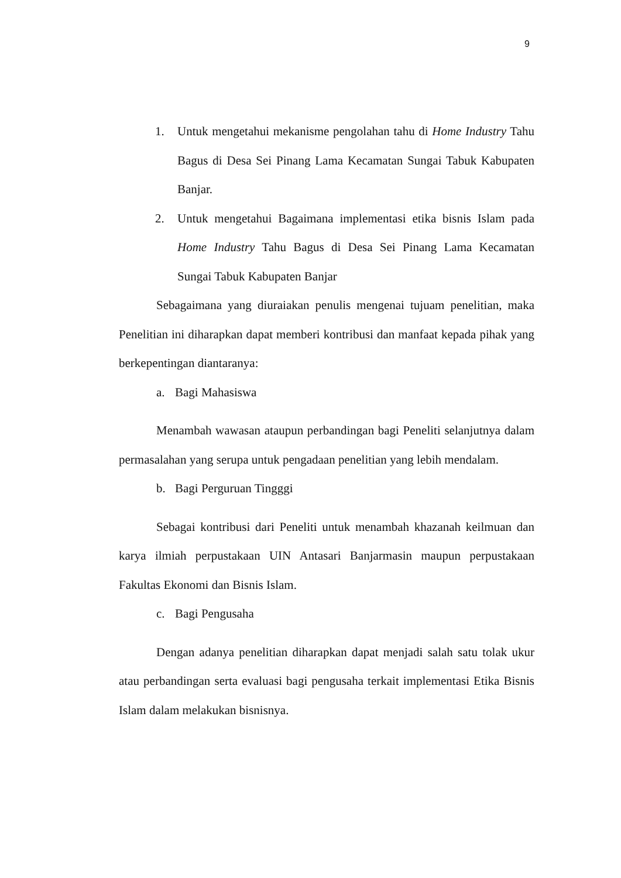9
1. Untuk mengetahui mekanisme pengolahan tahu di Home Industry Tahu Bagus di Desa Sei Pinang Lama Kecamatan Sungai Tabuk Kabupaten Banjar.
2. Untuk mengetahui Bagaimana implementasi etika bisnis Islam pada Home Industry Tahu Bagus di Desa Sei Pinang Lama Kecamatan Sungai Tabuk Kabupaten Banjar
Sebagaimana yang diuraiakan penulis mengenai tujuam penelitian, maka Penelitian ini diharapkan dapat memberi kontribusi dan manfaat kepada pihak yang berkepentingan diantaranya:
a. Bagi Mahasiswa
Menambah wawasan ataupun perbandingan bagi Peneliti selanjutnya dalam permasalahan yang serupa untuk pengadaan penelitian yang lebih mendalam.
b. Bagi Perguruan Tingggi
Sebagai kontribusi dari Peneliti untuk menambah khazanah keilmuan dan karya ilmiah perpustakaan UIN Antasari Banjarmasin maupun perpustakaan Fakultas Ekonomi dan Bisnis Islam.
c. Bagi Pengusaha
Dengan adanya penelitian diharapkan dapat menjadi salah satu tolak ukur atau perbandingan serta evaluasi bagi pengusaha terkait implementasi Etika Bisnis Islam dalam melakukan bisnisnya.